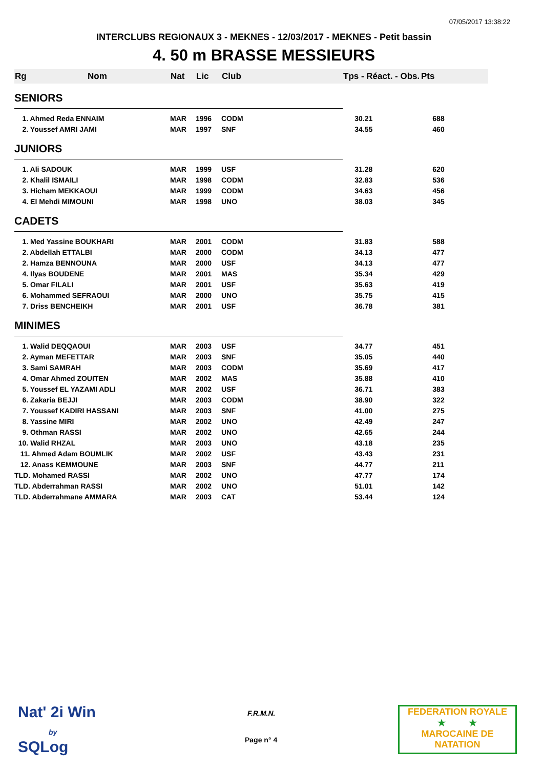07/05/2017 13:38:22
INTERCLUBS REGIONAUX 3 - MEKNES - 12/03/2017 - MEKNES - Petit bassin
4. 50 m BRASSE MESSIEURS
| Rg | Nom | Nat | Lic | Club | Tps - Réact. - Obs. | Pts |
| --- | --- | --- | --- | --- | --- | --- |
| SENIORS | | | | | | |
| 1. Ahmed Reda ENNAIM | | MAR | 1996 | CODM | 30.21 | 688 |
| 2. Youssef AMRI JAMI | | MAR | 1997 | SNF | 34.55 | 460 |
| JUNIORS | | | | | | |
| 1. Ali SADOUK | | MAR | 1999 | USF | 31.28 | 620 |
| 2. Khalil ISMAILI | | MAR | 1998 | CODM | 32.83 | 536 |
| 3. Hicham MEKKAOUI | | MAR | 1999 | CODM | 34.63 | 456 |
| 4. El Mehdi MIMOUNI | | MAR | 1998 | UNO | 38.03 | 345 |
| CADETS | | | | | | |
| 1. Med Yassine BOUKHARI | | MAR | 2001 | CODM | 31.83 | 588 |
| 2. Abdellah ETTALBI | | MAR | 2000 | CODM | 34.13 | 477 |
| 2. Hamza BENNOUNA | | MAR | 2000 | USF | 34.13 | 477 |
| 4. Ilyas BOUDENE | | MAR | 2001 | MAS | 35.34 | 429 |
| 5. Omar FILALI | | MAR | 2001 | USF | 35.63 | 419 |
| 6. Mohammed SEFRAOUI | | MAR | 2000 | UNO | 35.75 | 415 |
| 7. Driss BENCHEIKH | | MAR | 2001 | USF | 36.78 | 381 |
| MINIMES | | | | | | |
| 1. Walid DEQQAOUI | | MAR | 2003 | USF | 34.77 | 451 |
| 2. Ayman MEFETTAR | | MAR | 2003 | SNF | 35.05 | 440 |
| 3. Sami SAMRAH | | MAR | 2003 | CODM | 35.69 | 417 |
| 4. Omar Ahmed ZOUITEN | | MAR | 2002 | MAS | 35.88 | 410 |
| 5. Youssef EL YAZAMI ADLI | | MAR | 2002 | USF | 36.71 | 383 |
| 6. Zakaria BEJJI | | MAR | 2003 | CODM | 38.90 | 322 |
| 7. Youssef KADIRI HASSANI | | MAR | 2003 | SNF | 41.00 | 275 |
| 8. Yassine MIRI | | MAR | 2002 | UNO | 42.49 | 247 |
| 9. Othman RASSI | | MAR | 2002 | UNO | 42.65 | 244 |
| 10. Walid RHZAL | | MAR | 2003 | UNO | 43.18 | 235 |
| 11. Ahmed Adam BOUMLIK | | MAR | 2002 | USF | 43.43 | 231 |
| 12. Anass KEMMOUNE | | MAR | 2003 | SNF | 44.77 | 211 |
| TLD. Mohamed RASSI | | MAR | 2002 | UNO | 47.77 | 174 |
| TLD. Abderrahman RASSI | | MAR | 2002 | UNO | 51.01 | 142 |
| TLD. Abderrahmane AMMARA | | MAR | 2003 | CAT | 53.44 | 124 |
Nat' 2i Win
by
SQLog
F.R.M.N.
Page n° 4
FEDERATION ROYALE
★ ★
MAROCAINE DE NATATION